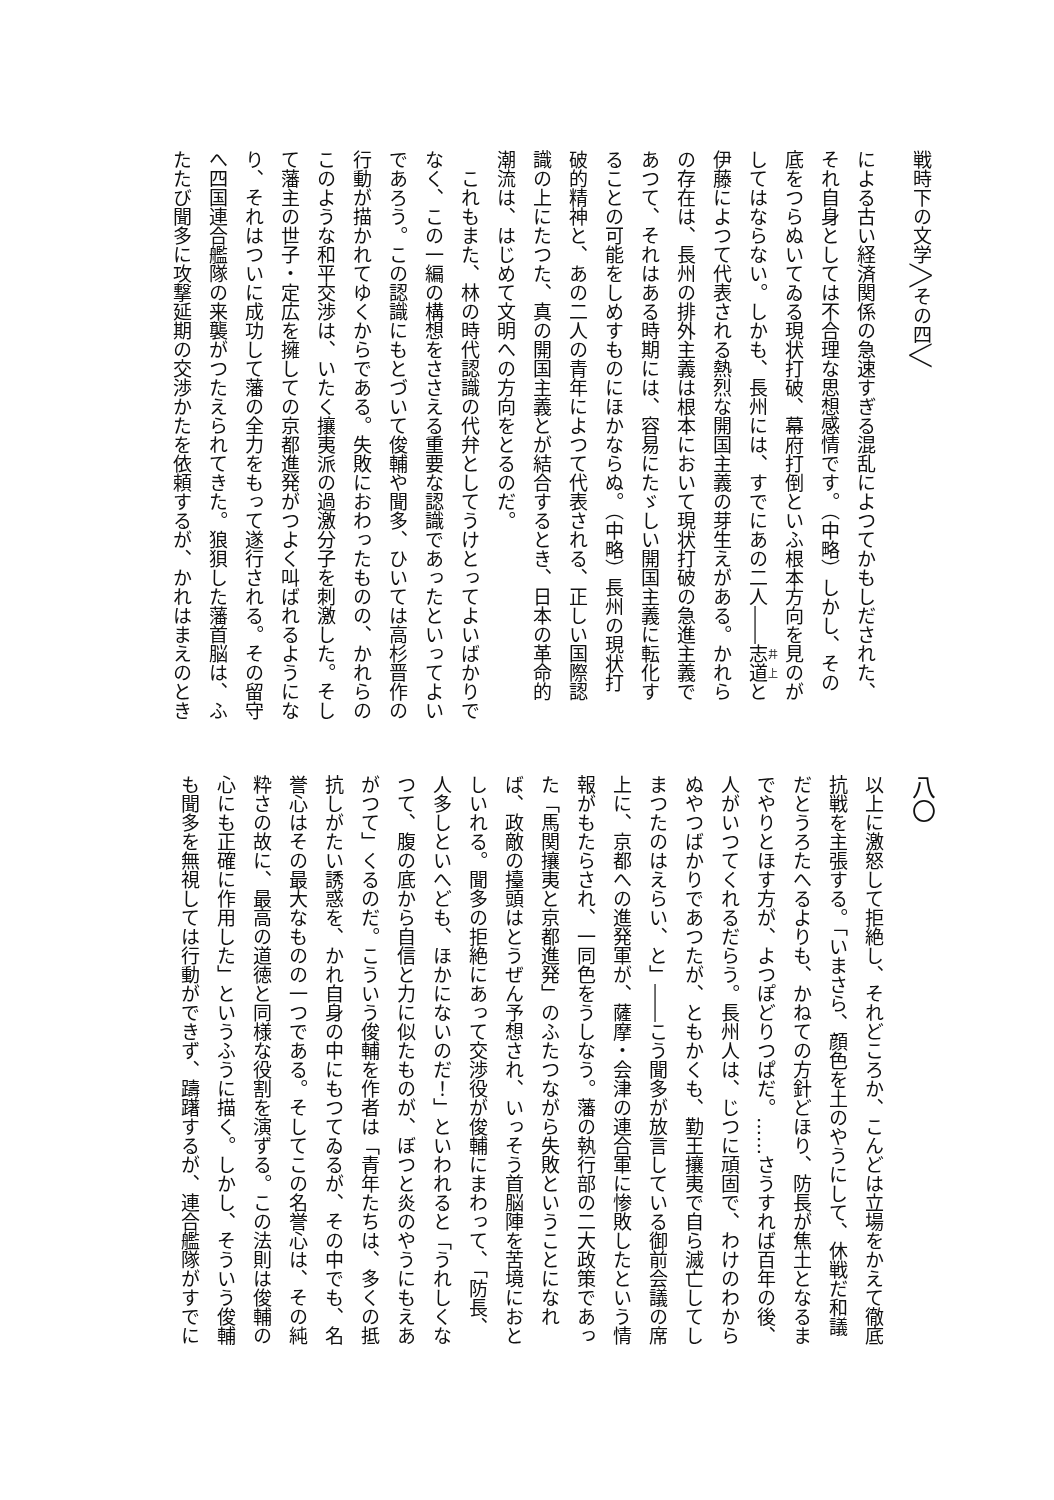戦時下の文学╱╲その四╲╱
による古い経済関係の急速すぎる混乱によつてかもしだされた、
それ自身としては不合理な思想感情です。（中略）しかし、その
底をつらぬいてゐる現状打破、幕府打倒といふ根本方向を見のが
してはならない。しかも、長州には、すでにあの二人――志道と
伊藤によつて代表される熱烈な開国主義の芽生えがある。かれら
の存在は、長州の排外主義は根本において現状打破の急進主義で
あつて、それはある時期には、容易にたゞしい開国主義に転化す
ることの可能をしめすものにほかならぬ。（中略）長州の現状打
破的精神と、あの二人の青年によつて代表される、正しい国際認
識の上にたつた、真の開国主義とが結合するとき、日本の革命的
潮流は、はじめて文明への方向をとるのだ。
　これもまた、林の時代認識の代弁としてうけとってよいばかりで
なく、この一編の構想をささえる重要な認識であったといってよい
であろう。この認識にもとづいて俊輔や聞多、ひいては高杉晋作の
行動が描かれてゆくからである。失敗におわったものの、かれらの
このような和平交渉は、いたく攘夷派の過激分子を刺激した。そし
て藩主の世子・定広を擁しての京都進発がつよく叫ばれるようにな
り、それはついに成功して藩の全力をもって遂行される。その留守
へ四国連合艦隊の来襲がつたえられてきた。狼狽した藩首脳は、ふ
たたび聞多に攻撃延期の交渉かたを依頼するが、かれはまえのとき
八〇
以上に激怒して拒絶し、それどころか、こんどは立場をかえて徹底
抗戦を主張する。「いまさら、顔色を土のやうにして、休戦だ和議
だとうろたへるよりも、かねての方針どほり、防長が焦土となるま
でやりとほす方が、よつぽどりつぱだ。……さうすれば百年の後、
人がいつてくれるだらう。長州人は、じつに頑固で、わけのわから
ぬやつばかりであつたが、ともかくも、勤王攘夷で自ら滅亡してし
まつたのはえらい、と」――こう聞多が放言している御前会議の席
上に、京都への進発軍が、薩摩・会津の連合軍に惨敗したという情
報がもたらされ、一同色をうしなう。藩の執行部の二大政策であっ
た「馬関攘夷と京都進発」のふたつながら失敗ということになれ
ば、政敵の擡頭はとうぜん予想され、いっそう首脳陣を苦境におと
しいれる。聞多の拒絶にあって交渉役が俊輔にまわって、「防長、
人多しといへども、ほかにないのだ！」といわれると「うれしくな
つて、腹の底から自信と力に似たものが、ぼつと炎のやうにもえあ
がつて」くるのだ。こういう俊輔を作者は「青年たちは、多くの抵
抗しがたい誘惑を、かれ自身の中にもつてゐるが、その中でも、名
誉心はその最大なものの一つである。そしてこの名誉心は、その純
粋さの故に、最高の道徳と同様な役割を演ずる。この法則は俊輔の
心にも正確に作用した」というふうに描く。しかし、そういう俊輔
も聞多を無視しては行動ができず、躊躇するが、連合艦隊がすでに